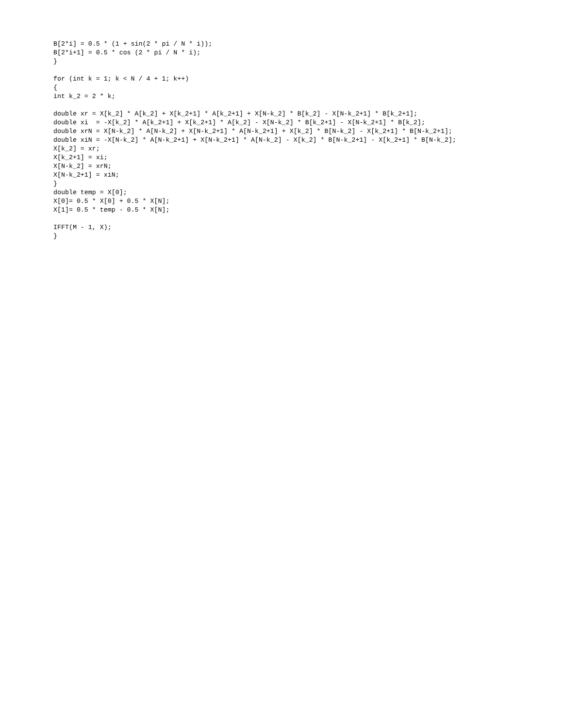B[2*i] = 0.5 * (1 + sin(2 * pi / N * i));
B[2*i+1] = 0.5 * cos (2 * pi / N * i);
}

for (int k = 1; k < N / 4 + 1; k++)
{
int k_2 = 2 * k;

double xr = X[k_2] * A[k_2] + X[k_2+1] * A[k_2+1] + X[N-k_2] * B[k_2] - X[N-k_2+1] * B[k_2+1];
double xi  = -X[k_2] * A[k_2+1] + X[k_2+1] * A[k_2] - X[N-k_2] * B[k_2+1] - X[N-k_2+1] * B[k_2];
double xrN = X[N-k_2] * A[N-k_2] + X[N-k_2+1] * A[N-k_2+1] + X[k_2] * B[N-k_2] - X[k_2+1] * B[N-k_2+1];
double xiN = -X[N-k_2] * A[N-k_2+1] + X[N-k_2+1] * A[N-k_2] - X[k_2] * B[N-k_2+1] - X[k_2+1] * B[N-k_2];
X[k_2] = xr;
X[k_2+1] = xi;
X[N-k_2] = xrN;
X[N-k_2+1] = xiN;
}
double temp = X[0];
X[0]= 0.5 * X[0] + 0.5 * X[N];
X[1]= 0.5 * temp - 0.5 * X[N];

IFFT(M - 1, X);
}